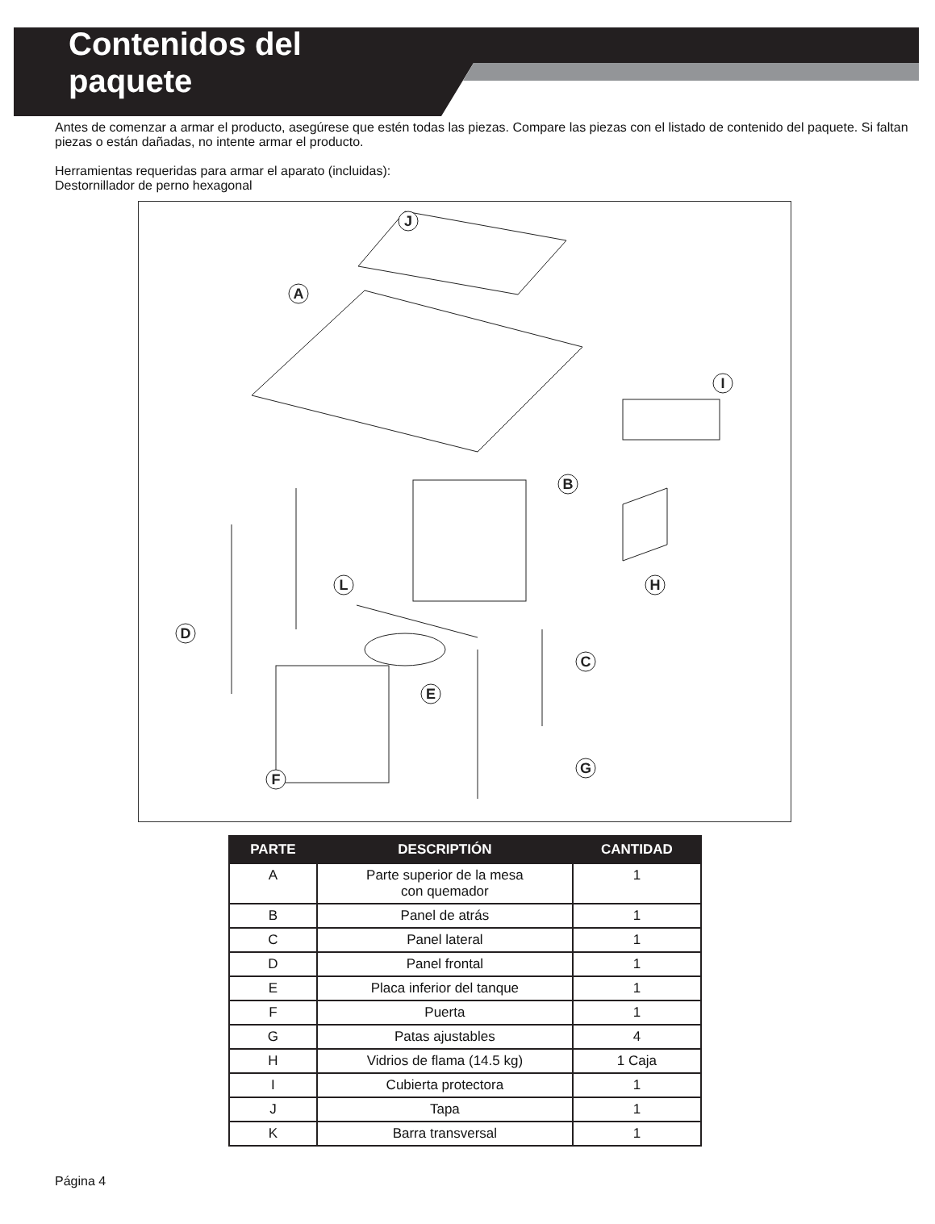Contenidos del
paquete
Antes de comenzar a armar el producto, asegúrese que estén todas las piezas. Compare las piezas con el listado de contenido del paquete. Si faltan piezas o están dañadas, no intente armar el producto.
Herramientas requeridas para armar el aparato (incluidas):
Destornillador de perno hexagonal
J
A
I
B
H
L
D
C
E
G
F
| PARTE | DESCRIPTIÓN | CANTIDAD |
| --- | --- | --- |
| A | Parte superior de la mesa con quemador | 1 |
| B | Panel de atrás | 1 |
| C | Panel lateral | 1 |
| D | Panel frontal | 1 |
| E | Placa inferior del tanque | 1 |
| F | Puerta | 1 |
| G | Patas ajustables | 4 |
| H | Vidrios de flama (14.5 kg) | 1 Caja |
| I | Cubierta protectora | 1 |
| J | Tapa | 1 |
| K | Barra transversal | 1 |
Página 4